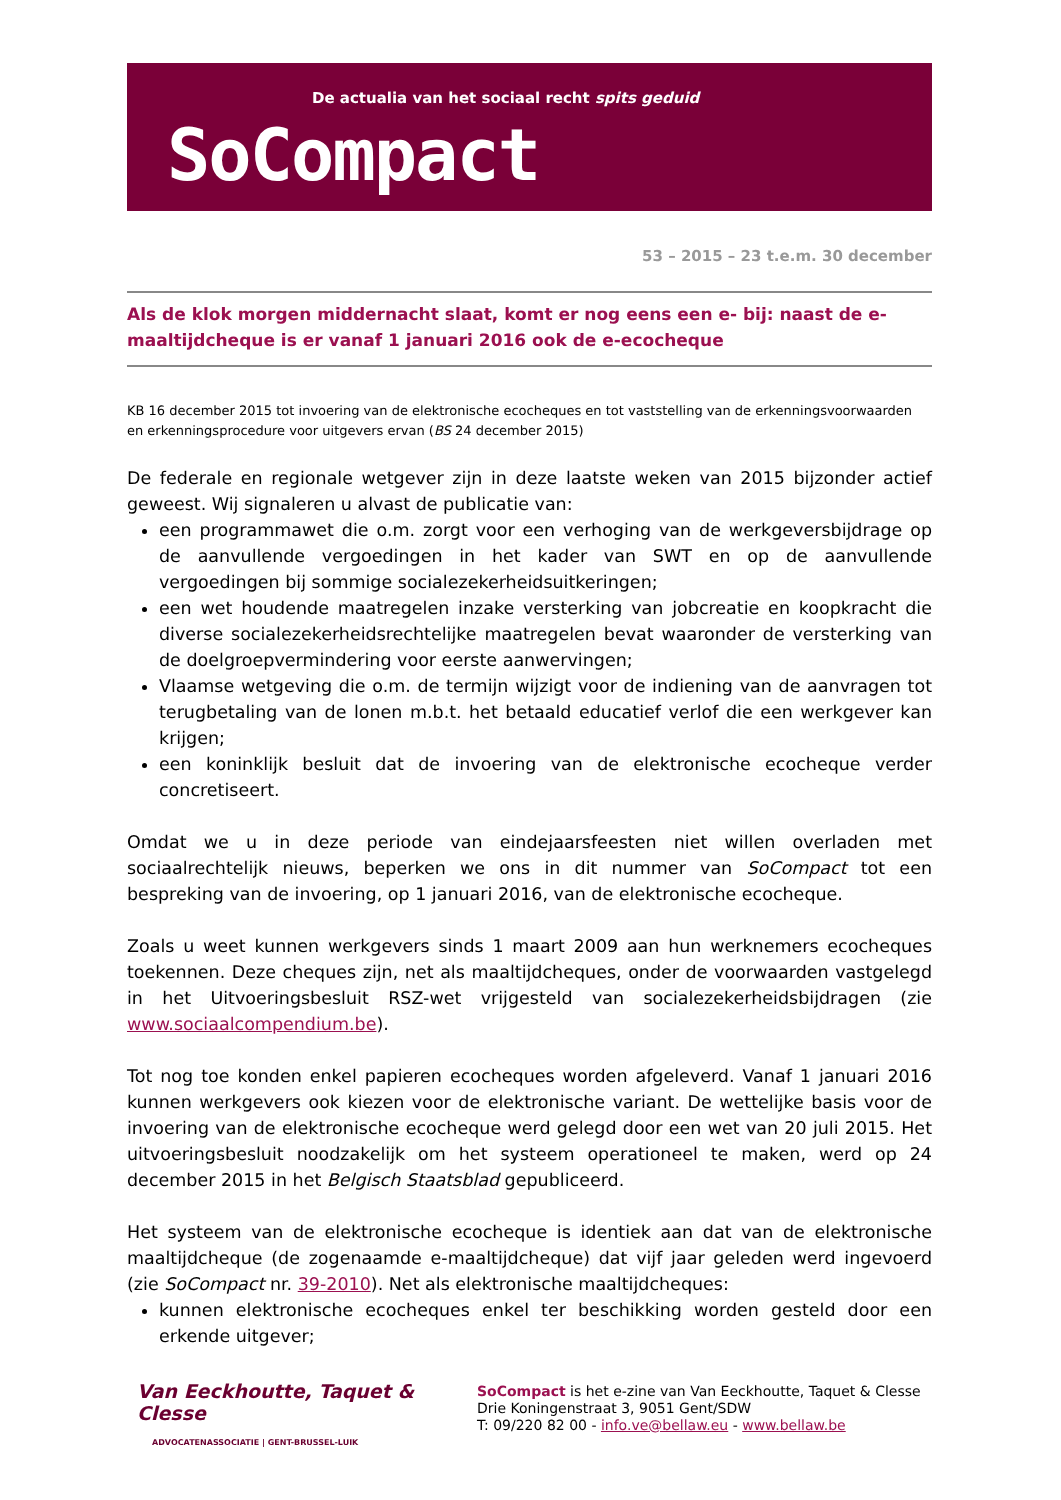De actualia van het sociaal recht spits geduid
SoCompact
53 – 2015 – 23 t.e.m. 30 december
Als de klok morgen middernacht slaat, komt er nog eens een e- bij: naast de e-maaltijdcheque is er vanaf 1 januari 2016 ook de e-ecocheque
KB 16 december 2015 tot invoering van de elektronische ecocheques en tot vaststelling van de erkenningsvoorwaarden en erkenningsprocedure voor uitgevers ervan (BS 24 december 2015)
De federale en regionale wetgever zijn in deze laatste weken van 2015 bijzonder actief geweest. Wij signaleren u alvast de publicatie van:
een programmawet die o.m. zorgt voor een verhoging van de werkgeversbijdrage op de aanvullende vergoedingen in het kader van SWT en op de aanvullende vergoedingen bij sommige socialezekerheidsuitkeringen;
een wet houdende maatregelen inzake versterking van jobcreatie en koopkracht die diverse socialezekerheidsrechtelijke maatregelen bevat waaronder de versterking van de doelgroepvermindering voor eerste aanwervingen;
Vlaamse wetgeving die o.m. de termijn wijzigt voor de indiening van de aanvragen tot terugbetaling van de lonen m.b.t. het betaald educatief verlof die een werkgever kan krijgen;
een koninklijk besluit dat de invoering van de elektronische ecocheque verder concretiseert.
Omdat we u in deze periode van eindejaarsfeesten niet willen overladen met sociaalrechtelijk nieuws, beperken we ons in dit nummer van SoCompact tot een bespreking van de invoering, op 1 januari 2016, van de elektronische ecocheque.
Zoals u weet kunnen werkgevers sinds 1 maart 2009 aan hun werknemers ecocheques toekennen. Deze cheques zijn, net als maaltijdcheques, onder de voorwaarden vastgelegd in het Uitvoeringsbesluit RSZ-wet vrijgesteld van socialezekerheidsbijdragen (zie www.sociaalcompendium.be).
Tot nog toe konden enkel papieren ecocheques worden afgeleverd. Vanaf 1 januari 2016 kunnen werkgevers ook kiezen voor de elektronische variant. De wettelijke basis voor de invoering van de elektronische ecocheque werd gelegd door een wet van 20 juli 2015. Het uitvoeringsbesluit noodzakelijk om het systeem operationeel te maken, werd op 24 december 2015 in het Belgisch Staatsblad gepubliceerd.
Het systeem van de elektronische ecocheque is identiek aan dat van de elektronische maaltijdcheque (de zogenaamde e-maaltijdcheque) dat vijf jaar geleden werd ingevoerd (zie SoCompact nr. 39-2010). Net als elektronische maaltijdcheques:
kunnen elektronische ecocheques enkel ter beschikking worden gesteld door een erkende uitgever;
Van Eeckhoutte, Taquet & Clesse
ADVOCATENASSOCIATIE | GENT-BRUSSEL-LUIK
SoCompact is het e-zine van Van Eeckhoutte, Taquet & Clesse
Drie Koningenstraat 3, 9051 Gent/SDW
T: 09/220 82 00 - info.ve@bellaw.eu - www.bellaw.be